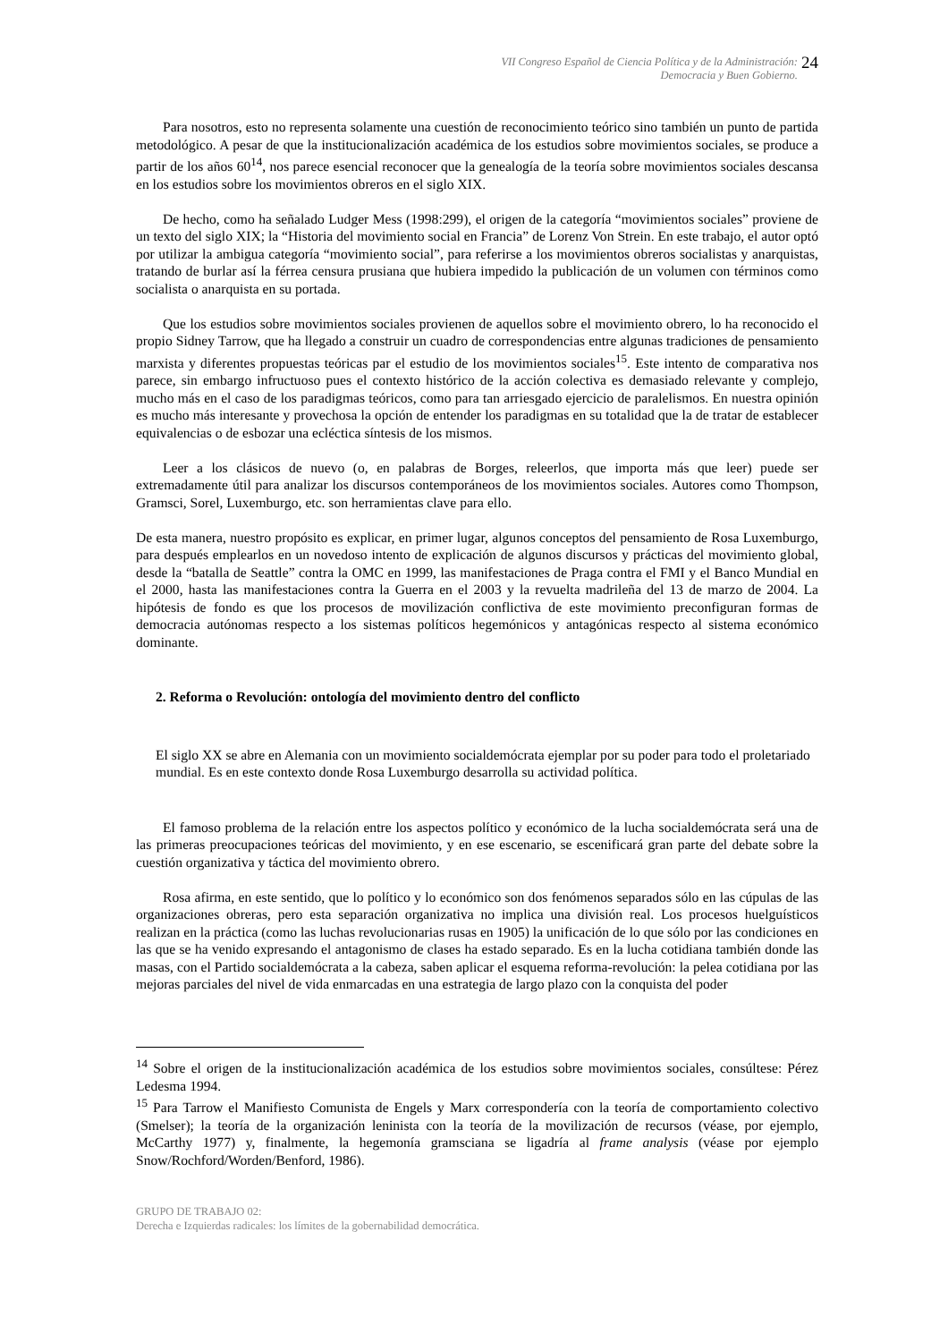VII Congreso Español de Ciencia Política y de la Administración:
Democracia y Buen Gobierno.
24
Para nosotros, esto no representa solamente una cuestión de reconocimiento teórico sino también un punto de partida metodológico. A pesar de que la institucionalización académica de los estudios sobre movimientos sociales, se produce a partir de los años 60<sup>14</sup>, nos parece esencial reconocer que la genealogía de la teoría sobre movimientos sociales descansa en los estudios sobre los movimientos obreros en el siglo XIX.
De hecho, como ha señalado Ludger Mess (1998:299), el origen de la categoría “movimientos sociales” proviene de un texto del siglo XIX; la “Historia del movimiento social en Francia” de Lorenz Von Strein. En este trabajo, el autor optó por utilizar la ambigua categoría “movimiento social”, para referirse a los movimientos obreros socialistas y anarquistas, tratando de burlar así la férrea censura prusiana que hubiera impedido la publicación de un volumen con términos como socialista o anarquista en su portada.
Que los estudios sobre movimientos sociales provienen de aquellos sobre el movimiento obrero, lo ha reconocido el propio Sidney Tarrow, que ha llegado a construir un cuadro de correspondencias entre algunas tradiciones de pensamiento marxista y diferentes propuestas teóricas par el estudio de los movimientos sociales<sup>15</sup>. Este intento de comparativa nos parece, sin embargo infructuoso pues el contexto histórico de la acción colectiva es demasiado relevante y complejo, mucho más en el caso de los paradigmas teóricos, como para tan arriesgado ejercicio de paralelismos. En nuestra opinión es mucho más interesante y provechosa la opción de entender los paradigmas en su totalidad que la de tratar de establecer equivalencias o de esbozar una ecléctica síntesis de los mismos.
Leer a los clásicos de nuevo (o, en palabras de Borges, releerlos, que importa más que leer) puede ser extremadamente útil para analizar los discursos contemporáneos de los movimientos sociales. Autores como Thompson, Gramsci, Sorel, Luxemburgo, etc. son herramientas clave para ello.
De esta manera, nuestro propósito es explicar, en primer lugar, algunos conceptos del pensamiento de Rosa Luxemburgo, para después emplearlos en un novedoso intento de explicación de algunos discursos y prácticas del movimiento global, desde la “batalla de Seattle” contra la OMC en 1999, las manifestaciones de Praga contra el FMI y el Banco Mundial en el 2000, hasta las manifestaciones contra la Guerra en el 2003 y la revuelta madrileña del 13 de marzo de 2004. La hipótesis de fondo es que los procesos de movilización conflictiva de este movimiento preconfiguran formas de democracia autónomas respecto a los sistemas políticos hegemónicos y antagónicas respecto al sistema económico dominante.
2. Reforma o Revolución: ontología del movimiento dentro del conflicto
El siglo XX se abre en Alemania con un movimiento socialdemócrata ejemplar por su poder para todo el proletariado mundial. Es en este contexto donde Rosa Luxemburgo desarrolla su actividad política.
El famoso problema de la relación entre los aspectos político y económico de la lucha socialdemócrata será una de las primeras preocupaciones teóricas del movimiento, y en ese escenario, se escenificará gran parte del debate sobre la cuestión organizativa y táctica del movimiento obrero.
Rosa afirma, en este sentido, que lo político y lo económico son dos fenómenos separados sólo en las cúpulas de las organizaciones obreras, pero esta separación organizativa no implica una división real. Los procesos huelguísticos realizan en la práctica (como las luchas revolucionarias rusas en 1905) la unificación de lo que sólo por las condiciones en las que se ha venido expresando el antagonismo de clases ha estado separado. Es en la lucha cotidiana también donde las masas, con el Partido socialdemócrata a la cabeza, saben aplicar el esquema reforma-revolución: la pelea cotidiana por las mejoras parciales del nivel de vida enmarcadas en una estrategia de largo plazo con la conquista del poder
<sup>14</sup> Sobre el origen de la institucionalización académica de los estudios sobre movimientos sociales, consúltese: Pérez Ledesma 1994.
<sup>15</sup> Para Tarrow el Manifiesto Comunista de Engels y Marx correspondería con la teoría de comportamiento colectivo (Smelser); la teoría de la organización leninista con la teoría de la movilización de recursos (véase, por ejemplo, McCarthy 1977) y, finalmente, la hegemonía gramsciana se ligadría al frame analysis (véase por ejemplo Snow/Rochford/Worden/Benford, 1986).
GRUPO DE TRABAJO 02:
Derecha e Izquierdas radicales: los límites de la gobernabilidad democrática.